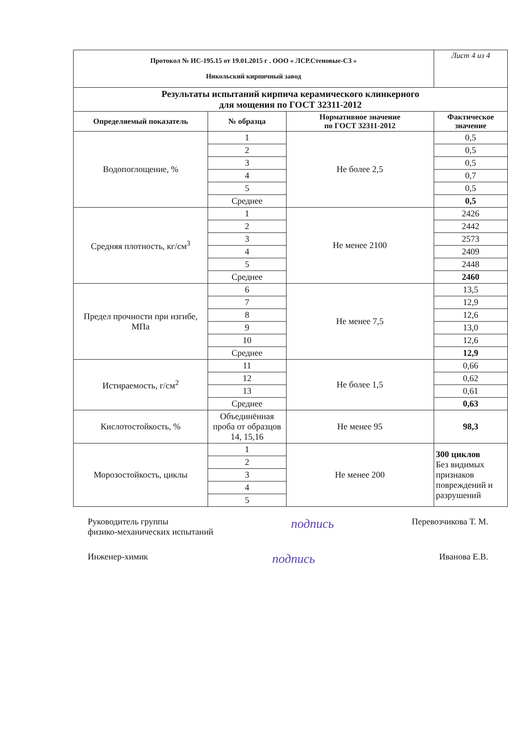| Протокол № ИС-195.15 от 19.01.2015 г . ООО « ЛСР.Стеновые-СЗ » Никольский кирпичный завод | | | Лист 4 из 4 |
| Результаты испытаний кирпича керамического клинкерного для мощения по ГОСТ 32311-2012 | | | |
| Определяемый показатель | № образца | Нормативное значение по ГОСТ 32311-2012 | Фактическое значение |
| Водопоглощение, % | 1 | Не более 2,5 | 0,5 |
| | 2 | | 0,5 |
| | 3 | | 0,5 |
| | 4 | | 0,7 |
| | 5 | | 0,5 |
| | Среднее | | 0,5 |
| Средняя плотность, кг/см<sup>3</sup> | 1 | Не менее 2100 | 2426 |
| | 2 | | 2442 |
| | 3 | | 2573 |
| | 4 | | 2409 |
| | 5 | | 2448 |
| | Среднее | | 2460 |
| Предел прочности при изгибе, МПа | 6 | Не менее 7,5 | 13,5 |
| | 7 | | 12,9 |
| | 8 | | 12,6 |
| | 9 | | 13,0 |
| | 10 | | 12,6 |
| | Среднее | | 12,9 |
| Истираемость, г/см<sup>2</sup> | 11 | Не более 1,5 | 0,66 |
| | 12 | | 0,62 |
| | 13 | | 0,61 |
| | Среднее | | 0,63 |
| Кислотостойкость, % | Объединённая проба от образцов 14, 15,16 | Не менее 95 | 98,3 |
| Морозостойкость, циклы | 1 | Не менее 200 | 300 циклов Без видимых признаков повреждений и разрушений |
| | 2 | | |
| | 3 | | |
| | 4 | | |
| | 5 | | |
Руководитель группы
физико-механических испытаний
подпись
Перевозчикова Т. М.
Инженер-химик
подпись
Иванова Е.В.